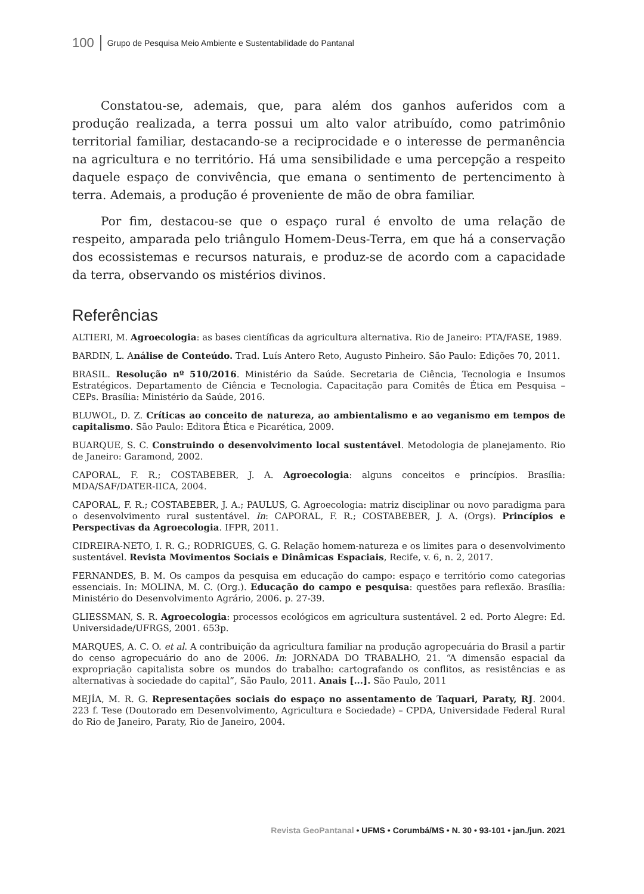100 Grupo de Pesquisa Meio Ambiente e Sustentabilidade do Pantanal
Constatou-se, ademais, que, para além dos ganhos auferidos com a produção realizada, a terra possui um alto valor atribuído, como patrimônio territorial familiar, destacando-se a reciprocidade e o interesse de permanência na agricultura e no território. Há uma sensibilidade e uma percepção a respeito daquele espaço de convivência, que emana o sentimento de pertencimento à terra. Ademais, a produção é proveniente de mão de obra familiar.
Por fim, destacou-se que o espaço rural é envolto de uma relação de respeito, amparada pelo triângulo Homem-Deus-Terra, em que há a conservação dos ecossistemas e recursos naturais, e produz-se de acordo com a capacidade da terra, observando os mistérios divinos.
Referências
ALTIERI, M. Agroecologia: as bases científicas da agricultura alternativa. Rio de Janeiro: PTA/FASE, 1989.
BARDIN, L. Análise de Conteúdo. Trad. Luís Antero Reto, Augusto Pinheiro. São Paulo: Edições 70, 2011.
BRASIL. Resolução nº 510/2016. Ministério da Saúde. Secretaria de Ciência, Tecnologia e Insumos Estratégicos. Departamento de Ciência e Tecnologia. Capacitação para Comitês de Ética em Pesquisa – CEPs. Brasília: Ministério da Saúde, 2016.
BLUWOL, D. Z. Críticas ao conceito de natureza, ao ambientalismo e ao veganismo em tempos de capitalismo. São Paulo: Editora Ética e Picarética, 2009.
BUARQUE, S. C. Construindo o desenvolvimento local sustentável. Metodologia de planejamento. Rio de Janeiro: Garamond, 2002.
CAPORAL, F. R.; COSTABEBER, J. A. Agroecologia: alguns conceitos e princípios. Brasília: MDA/SAF/DATER-IICA, 2004.
CAPORAL, F. R.; COSTABEBER, J. A.; PAULUS, G. Agroecologia: matriz disciplinar ou novo paradigma para o desenvolvimento rural sustentável. In: CAPORAL, F. R.; COSTABEBER, J. A. (Orgs). Princípios e Perspectivas da Agroecologia. IFPR, 2011.
CIDREIRA-NETO, I. R. G.; RODRIGUES, G. G. Relação homem-natureza e os limites para o desenvolvimento sustentável. Revista Movimentos Sociais e Dinâmicas Espaciais, Recife, v. 6, n. 2, 2017.
FERNANDES, B. M. Os campos da pesquisa em educação do campo: espaço e território como categorias essenciais. In: MOLINA, M. C. (Org.). Educação do campo e pesquisa: questões para reflexão. Brasília: Ministério do Desenvolvimento Agrário, 2006. p. 27-39.
GLIESSMAN, S. R. Agroecologia: processos ecológicos em agricultura sustentável. 2 ed. Porto Alegre: Ed. Universidade/UFRGS, 2001. 653p.
MARQUES, A. C. O. et al. A contribuição da agricultura familiar na produção agropecuária do Brasil a partir do censo agropecuário do ano de 2006. In: JORNADA DO TRABALHO, 21. “A dimensão espacial da expropriação capitalista sobre os mundos do trabalho: cartografando os conflitos, as resistências e as alternativas à sociedade do capital”, São Paulo, 2011. Anais [...]. São Paulo, 2011
MEJÍA, M. R. G. Representações sociais do espaço no assentamento de Taquari, Paraty, RJ. 2004. 223 f. Tese (Doutorado em Desenvolvimento, Agricultura e Sociedade) – CPDA, Universidade Federal Rural do Rio de Janeiro, Paraty, Rio de Janeiro, 2004.
Revista GeoPantanal • UFMS • Corumbá/MS • N. 30 • 93-101 • jan./jun. 2021